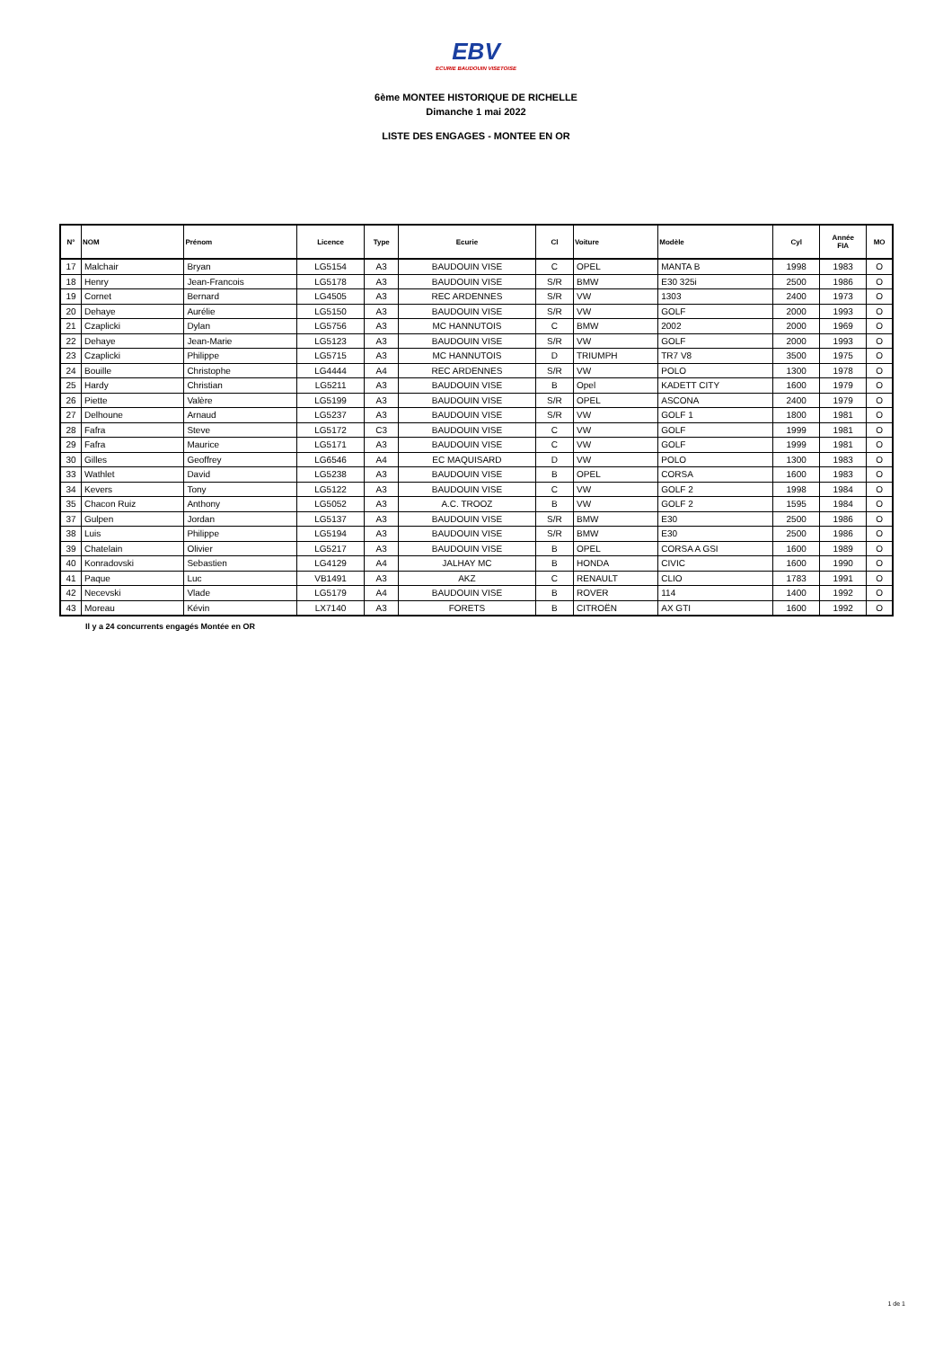EBV
ECURIE BAUDOUIN VISETOISE
6ème MONTEE HISTORIQUE DE RICHELLE
Dimanche 1 mai 2022
LISTE DES ENGAGES - MONTEE EN OR
| N° | NOM | Prénom | Licence | Type | Ecurie | Cl | Voiture | Modèle | Cyl | Année FIA | MO |
| --- | --- | --- | --- | --- | --- | --- | --- | --- | --- | --- | --- |
| 17 | Malchair | Bryan | LG5154 | A3 | BAUDOUIN VISE | C | OPEL | MANTA B | 1998 | 1983 | O |
| 18 | Henry | Jean-Francois | LG5178 | A3 | BAUDOUIN VISE | S/R | BMW | E30 325i | 2500 | 1986 | O |
| 19 | Cornet | Bernard | LG4505 | A3 | REC ARDENNES | S/R | VW | 1303 | 2400 | 1973 | O |
| 20 | Dehaye | Aurélie | LG5150 | A3 | BAUDOUIN VISE | S/R | VW | GOLF | 2000 | 1993 | O |
| 21 | Czaplicki | Dylan | LG5756 | A3 | MC HANNUTOIS | C | BMW | 2002 | 2000 | 1969 | O |
| 22 | Dehaye | Jean-Marie | LG5123 | A3 | BAUDOUIN VISE | S/R | VW | GOLF | 2000 | 1993 | O |
| 23 | Czaplicki | Philippe | LG5715 | A3 | MC HANNUTOIS | D | TRIUMPH | TR7 V8 | 3500 | 1975 | O |
| 24 | Bouille | Christophe | LG4444 | A4 | REC ARDENNES | S/R | VW | POLO | 1300 | 1978 | O |
| 25 | Hardy | Christian | LG5211 | A3 | BAUDOUIN VISE | B | Opel | KADETT CITY | 1600 | 1979 | O |
| 26 | Piette | Valère | LG5199 | A3 | BAUDOUIN VISE | S/R | OPEL | ASCONA | 2400 | 1979 | O |
| 27 | Delhoune | Arnaud | LG5237 | A3 | BAUDOUIN VISE | S/R | VW | GOLF 1 | 1800 | 1981 | O |
| 28 | Fafra | Steve | LG5172 | C3 | BAUDOUIN VISE | C | VW | GOLF | 1999 | 1981 | O |
| 29 | Fafra | Maurice | LG5171 | A3 | BAUDOUIN VISE | C | VW | GOLF | 1999 | 1981 | O |
| 30 | Gilles | Geoffrey | LG6546 | A4 | EC MAQUISARD | D | VW | POLO | 1300 | 1983 | O |
| 33 | Wathlet | David | LG5238 | A3 | BAUDOUIN VISE | B | OPEL | CORSA | 1600 | 1983 | O |
| 34 | Kevers | Tony | LG5122 | A3 | BAUDOUIN VISE | C | VW | GOLF 2 | 1998 | 1984 | O |
| 35 | Chacon Ruiz | Anthony | LG5052 | A3 | A.C. TROOZ | B | VW | GOLF 2 | 1595 | 1984 | O |
| 37 | Gulpen | Jordan | LG5137 | A3 | BAUDOUIN VISE | S/R | BMW | E30 | 2500 | 1986 | O |
| 38 | Luis | Philippe | LG5194 | A3 | BAUDOUIN VISE | S/R | BMW | E30 | 2500 | 1986 | O |
| 39 | Chatelain | Olivier | LG5217 | A3 | BAUDOUIN VISE | B | OPEL | CORSA A GSI | 1600 | 1989 | O |
| 40 | Konradovski | Sebastien | LG4129 | A4 | JALHAY MC | B | HONDA | CIVIC | 1600 | 1990 | O |
| 41 | Paque | Luc | VB1491 | A3 | AKZ | C | RENAULT | CLIO | 1783 | 1991 | O |
| 42 | Necevski | Vlade | LG5179 | A4 | BAUDOUIN VISE | B | ROVER | 114 | 1400 | 1992 | O |
| 43 | Moreau | Kévin | LX7140 | A3 | FORETS | B | CITROËN | AX GTI | 1600 | 1992 | O |
Il y a 24 concurrents engagés Montée en OR
1 de 1